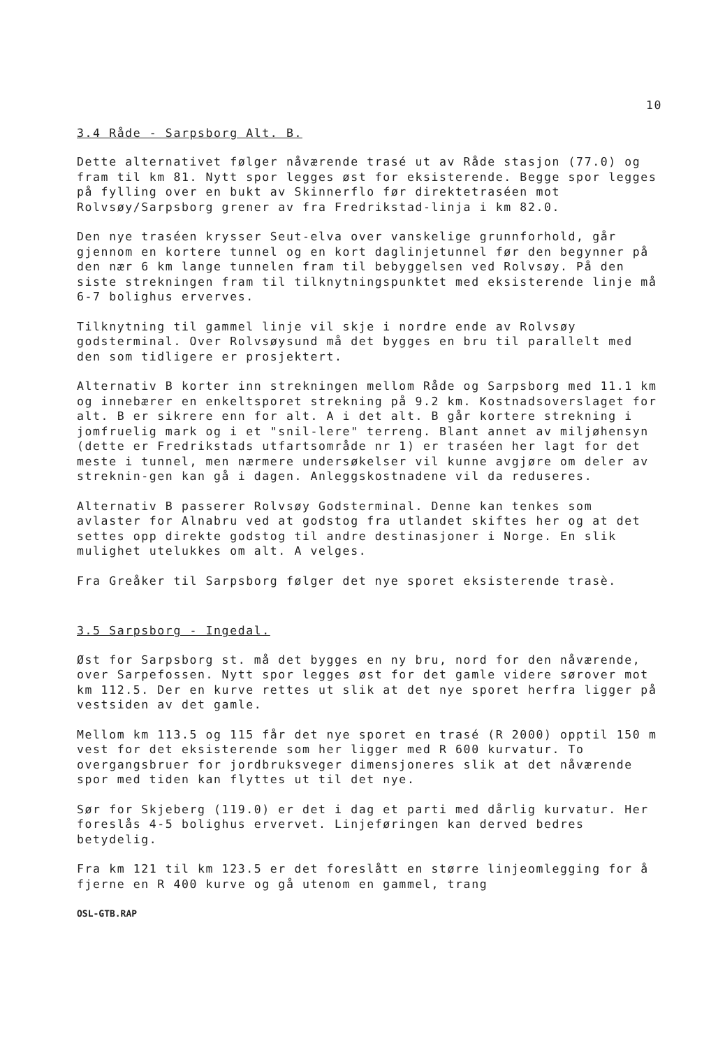10
3.4 Råde - Sarpsborg Alt. B.
Dette alternativet følger nåværende trasé ut av Råde stasjon (77.0) og fram til km 81. Nytt spor legges øst for eksisterende. Begge spor legges på fylling over en bukt av Skinnerflo før direktetraséen mot Rolvsøy/Sarpsborg grener av fra Fredrikstad-linja i km 82.0.
Den nye traséen krysser Seut-elva over vanskelige grunnforhold, går gjennom en kortere tunnel og en kort daglinjetunnel før den begynner på den nær 6 km lange tunnelen fram til bebyggelsen ved Rolvsøy. På den siste strekningen fram til tilknytningspunktet med eksisterende linje må 6-7 bolighus erverves.
Tilknytning til gammel linje vil skje i nordre ende av Rolvsøy godsterminal. Over Rolvsøysund må det bygges en bru til parallelt med den som tidligere er prosjektert.
Alternativ B korter inn strekningen mellom Råde og Sarpsborg med 11.1 km og innebærer en enkeltsporet strekning på 9.2 km. Kostnadsoverslaget for alt. B er sikrere enn for alt. A i det alt. B går kortere strekning i jomfruelig mark og i et "snil-lere" terreng. Blant annet av miljøhensyn (dette er Fredrikstads utfartsområde nr 1) er traséen her lagt for det meste i tunnel, men nærmere undersøkelser vil kunne avgjøre om deler av streknin-gen kan gå i dagen. Anleggskostnadene vil da reduseres.
Alternativ B passerer Rolvsøy Godsterminal. Denne kan tenkes som avlaster for Alnabru ved at godstog fra utlandet skiftes her og at det settes opp direkte godstog til andre destinasjoner i Norge. En slik mulighet utelukkes om alt. A velges.
Fra Greåker til Sarpsborg følger det nye sporet eksisterende trasè.
3.5 Sarpsborg - Ingedal.
Øst for Sarpsborg st. må det bygges en ny bru, nord for den nåværende, over Sarpefossen. Nytt spor legges øst for det gamle videre sørover mot km 112.5. Der en kurve rettes ut slik at det nye sporet herfra ligger på vestsiden av det gamle.
Mellom km 113.5 og 115 får det nye sporet en trasé (R 2000) opptil 150 m vest for det eksisterende som her ligger med R 600 kurvatur. To overgangsbruer for jordbruksveger dimensjoneres slik at det nåværende spor med tiden kan flyttes ut til det nye.
Sør for Skjeberg (119.0) er det i dag et parti med dårlig kurvatur. Her foreslås 4-5 bolighus ervervet. Linjeføringen kan derved bedres betydelig.
Fra km 121 til km 123.5 er det foreslått en større linjeomlegging for å fjerne en R 400 kurve og gå utenom en gammel, trang
OSL-GTB.RAP